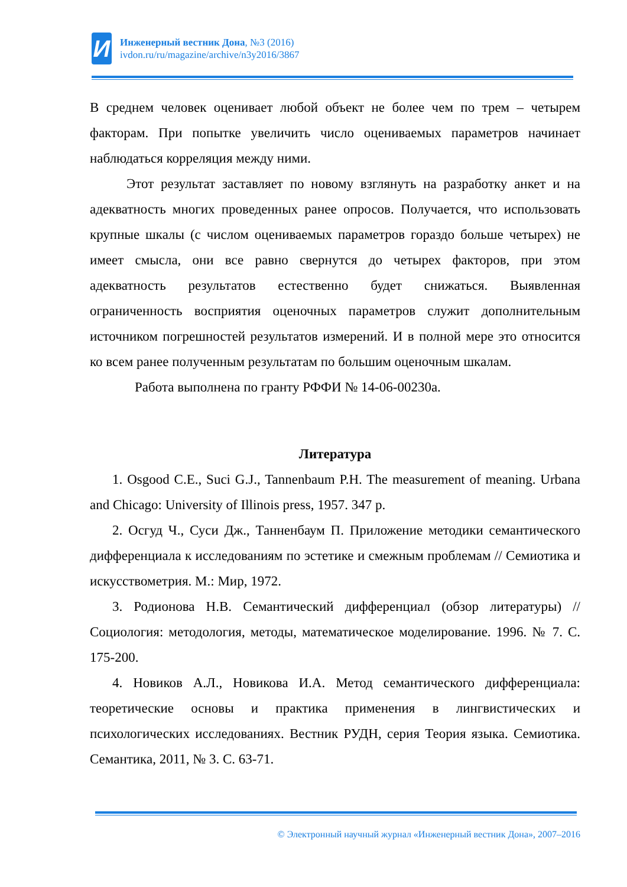И
Инженерный вестник Дона, №3 (2016)
ivdon.ru/ru/magazine/archive/n3y2016/3867
В среднем человек оценивает любой объект не более чем по трем – четырем факторам. При попытке увеличить число оцениваемых параметров начинает наблюдаться корреляция между ними.
Этот результат заставляет по новому взглянуть на разработку анкет и на адекватность многих проведенных ранее опросов. Получается, что использовать крупные шкалы (с числом оцениваемых параметров гораздо больше четырех) не имеет смысла, они все равно свернутся до четырех факторов, при этом адекватность результатов естественно будет снижаться. Выявленная ограниченность восприятия оценочных параметров служит дополнительным источником погрешностей результатов измерений. И в полной мере это относится ко всем ранее полученным результатам по большим оценочным шкалам.
Работа выполнена по гранту РФФИ № 14-06-00230а.
Литература
1. Osgood C.E., Suci G.J., Tannenbaum P.H. The measurement of meaning. Urbana and Chicago: University of Illinois press, 1957. 347 p.
2. Осгуд Ч., Суси Дж., Танненбаум П. Приложение методики семантического дифференциала к исследованиям по эстетике и смежным проблемам // Семиотика и искусствометрия. М.: Мир, 1972.
3. Родионова Н.В. Семантический дифференциал (обзор литературы) // Социология: методология, методы, математическое моделирование. 1996. № 7. С. 175-200.
4. Новиков А.Л., Новикова И.А. Метод семантического дифференциала: теоретические основы и практика применения в лингвистических и психологических исследованиях. Вестник РУДН, серия Теория языка. Семиотика. Семантика, 2011, № 3. С. 63-71.
© Электронный научный журнал «Инженерный вестник Дона», 2007–2016